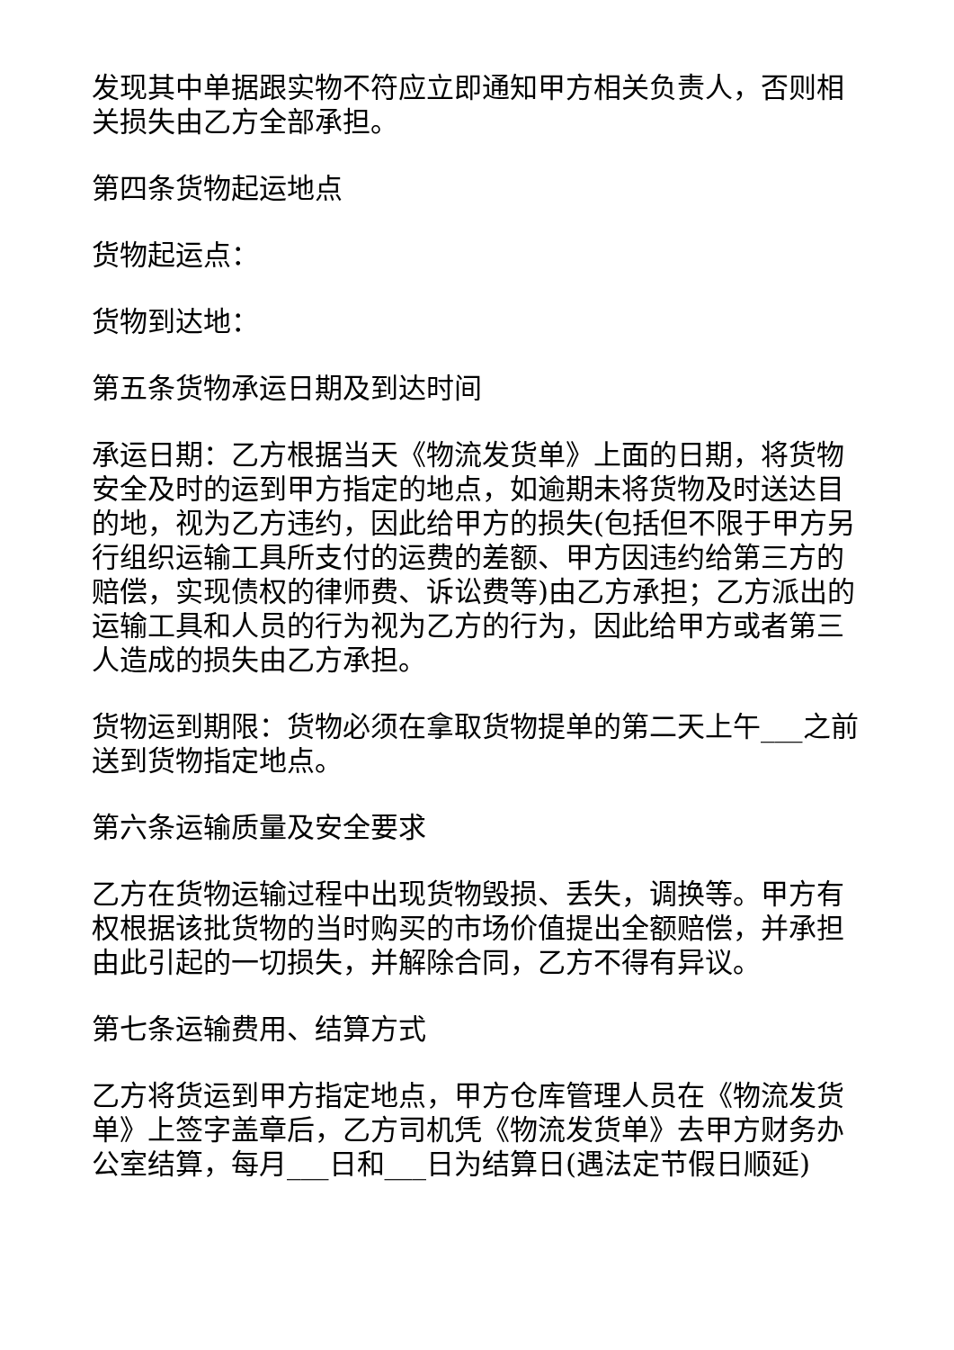发现其中单据跟实物不符应立即通知甲方相关负责人，否则相关损失由乙方全部承担。
第四条货物起运地点
货物起运点：
货物到达地：
第五条货物承运日期及到达时间
承运日期：乙方根据当天《物流发货单》上面的日期，将货物安全及时的运到甲方指定的地点，如逾期未将货物及时送达目的地，视为乙方违约，因此给甲方的损失(包括但不限于甲方另行组织运输工具所支付的运费的差额、甲方因违约给第三方的赔偿，实现债权的律师费、诉讼费等)由乙方承担；乙方派出的运输工具和人员的行为视为乙方的行为，因此给甲方或者第三人造成的损失由乙方承担。
货物运到期限：货物必须在拿取货物提单的第二天上午___之前送到货物指定地点。
第六条运输质量及安全要求
乙方在货物运输过程中出现货物毁损、丢失，调换等。甲方有权根据该批货物的当时购买的市场价值提出全额赔偿，并承担由此引起的一切损失，并解除合同，乙方不得有异议。
第七条运输费用、结算方式
乙方将货运到甲方指定地点，甲方仓库管理人员在《物流发货单》上签字盖章后，乙方司机凭《物流发货单》去甲方财务办公室结算，每月___日和___日为结算日(遇法定节假日顺延)